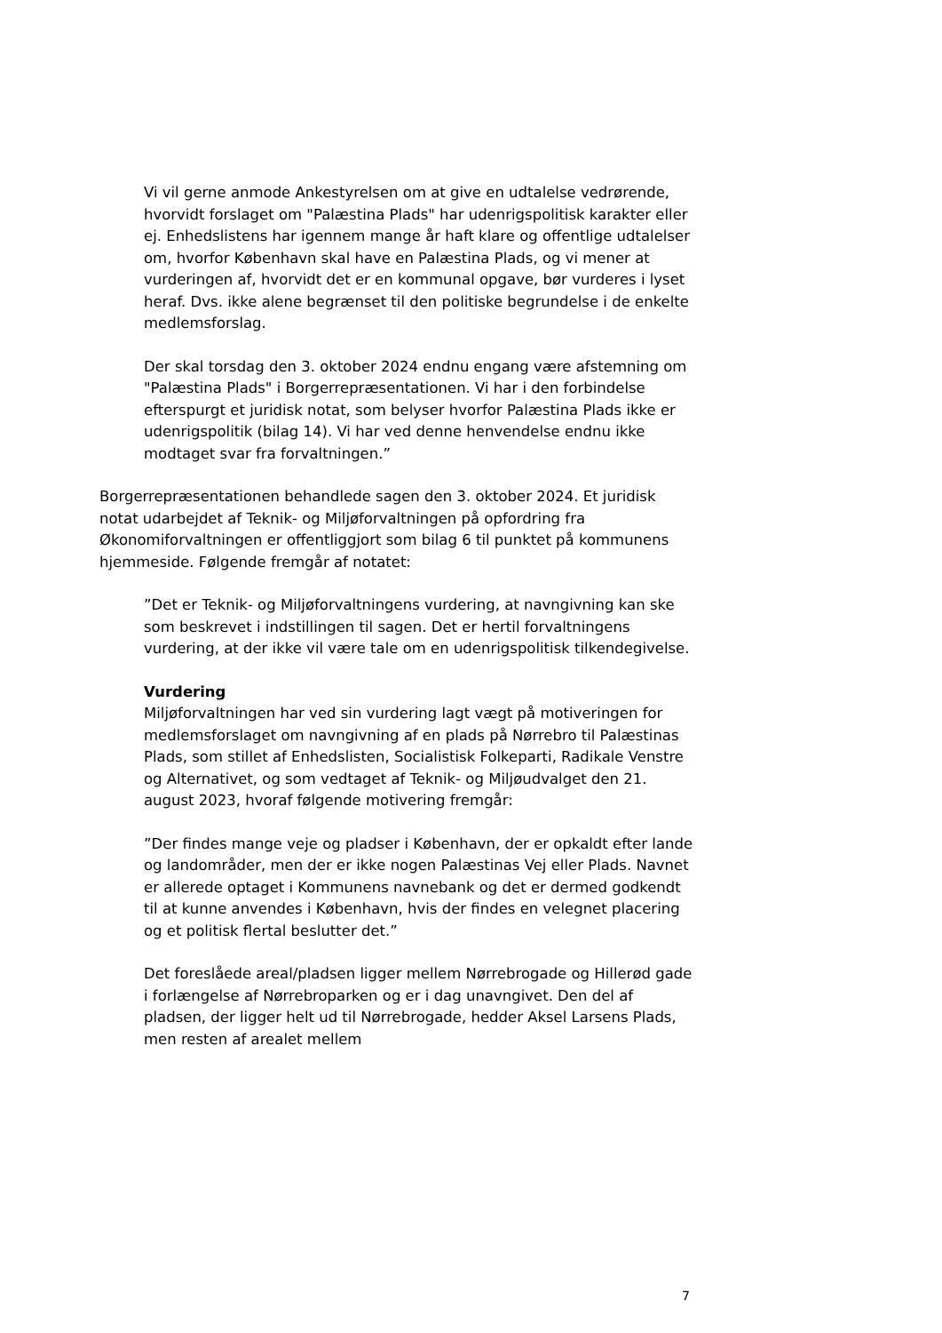Vi vil gerne anmode Ankestyrelsen om at give en udtalelse vedrørende, hvorvidt forslaget om "Palæstina Plads" har udenrigspolitisk karakter eller ej. Enhedslistens har igennem mange år haft klare og offentlige udtalelser om, hvorfor København skal have en Palæstina Plads, og vi mener at vurderingen af, hvorvidt det er en kommunal opgave, bør vurderes i lyset heraf. Dvs. ikke alene begrænset til den politiske begrundelse i de enkelte medlemsforslag.
Der skal torsdag den 3. oktober 2024 endnu engang være afstemning om "Palæstina Plads" i Borgerrepræsentationen. Vi har i den forbindelse efterspurgt et juridisk notat, som belyser hvorfor Palæstina Plads ikke er udenrigspolitik (bilag 14). Vi har ved denne henvendelse endnu ikke modtaget svar fra forvaltningen.”
Borgerrepræsentationen behandlede sagen den 3. oktober 2024. Et juridisk notat udarbejdet af Teknik- og Miljøforvaltningen på opfordring fra Økonomiforvaltningen er offentliggjort som bilag 6 til punktet på kommunens hjemmeside. Følgende fremgår af notatet:
”Det er Teknik- og Miljøforvaltningens vurdering, at navngivning kan ske som beskrevet i indstillingen til sagen. Det er hertil forvaltningens vurdering, at der ikke vil være tale om en udenrigspolitisk tilkendegivelse.
Vurdering
Miljøforvaltningen har ved sin vurdering lagt vægt på motiveringen for medlemsforslaget om navngivning af en plads på Nørrebro til Palæstinas Plads, som stillet af Enhedslisten, Socialistisk Folkeparti, Radikale Venstre og Alternativet, og som vedtaget af Teknik- og Miljøudvalget den 21. august 2023, hvoraf følgende motivering fremgår:
”Der findes mange veje og pladser i København, der er opkaldt efter lande og landområder, men der er ikke nogen Palæstinas Vej eller Plads. Navnet er allerede optaget i Kommunens navnebank og det er dermed godkendt til at kunne anvendes i København, hvis der findes en velegnet placering og et politisk flertal beslutter det.”
Det foreslåede areal/pladsen ligger mellem Nørrebrogade og Hillerød gade i forlængelse af Nørrebroparken og er i dag unavngivet. Den del af pladsen, der ligger helt ud til Nørrebrogade, hedder Aksel Larsens Plads, men resten af arealet mellem
7